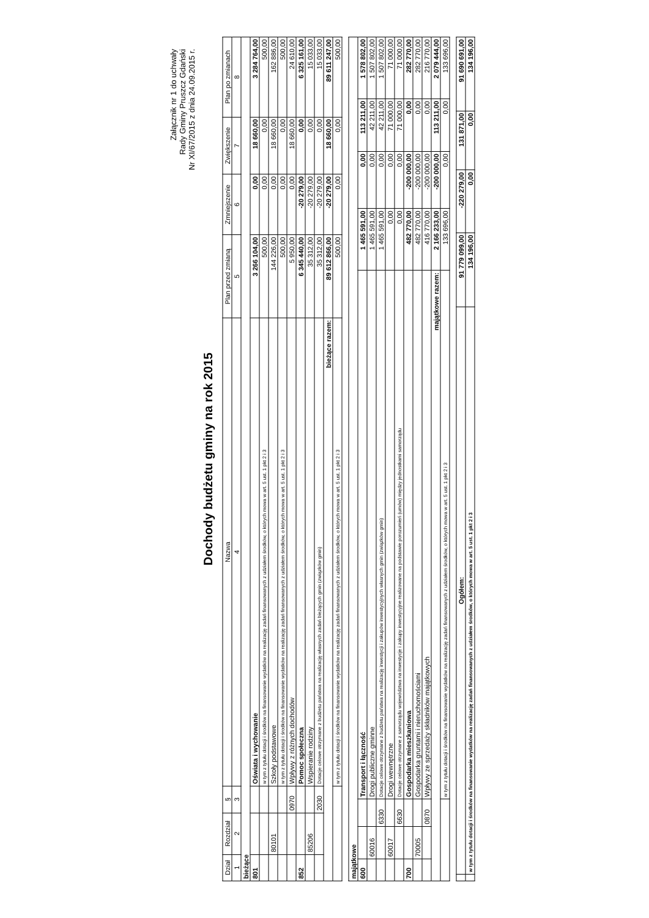Załącznik nr 1 do uchwały
Rady Gminy Pruszcz Gdański
Nr XI/67/2015 z dnia 24.09.2015 r.
Dochody budżetu gminy na rok 2015
| Dział | Rozdział | § | Nazwa | Plan przed zmianą | Zmniejszenie | Zwiększenie | Plan po zmianach |
| --- | --- | --- | --- | --- | --- | --- | --- |
| 1 | 2 | 3 | 4 | 5 | 6 | 7 | 8 |
| bieżące | | | | | | | |
| 801 | | | Oświata i wychowanie | 3 266 104,00 | 0,00 | 18 660,00 | 3 284 764,00 |
| | | | w tym z tytułu dotacji i środków na finansowanie wydatków na realizację zadań finansowanych z udziałem środków, o których mowa w art. 5 ust. 1 pkt 2 i 3 | 500,00 | 0,00 | 0,00 | 500,00 |
| | 80101 | | Szkoły podstawowe | 144 226,00 | 0,00 | 18 660,00 | 162 886,00 |
| | | | w tym z tytułu dotacji i środków na finansowanie wydatków na realizację zadań finansowanych z udziałem środków, o których mowa w art. 5 ust. 1 pkt 2 i 3 | 500,00 | 0,00 | 0,00 | 500,00 |
| | | 0970 | Wpływy z różnych dochodów | 5 950,00 | 0,00 | 18 660,00 | 24 610,00 |
| 852 | | | Pomoc społeczna | 6 345 440,00 | -20 279,00 | 0,00 | 6 325 161,00 |
| | 85206 | | Wspieranie rodziny | 35 312,00 | -20 279,00 | 0,00 | 15 033,00 |
| | | 2030 | Dotacje celowe otrzymane z budżetu państwa na realizację własnych zadań bieżących gmin (związków gmin) | 35 312,00 | -20 279,00 | 0,00 | 15 033,00 |
| bieżące razem: | | | | 89 612 866,00 | -20 279,00 | 18 660,00 | 89 611 247,00 |
| | | | w tym z tytułu dotacji i środków na finansowanie wydatków na realizację zadań finansowanych z udziałem środków, o których mowa w art. 5 ust. 1 pkt 2 i 3 | 500,00 | 0,00 | 0,00 | 500,00 |
| majątkowe | | | | | | | |
| 600 | | | Transport i łączność | 1 465 591,00 | 0,00 | 113 211,00 | 1 578 802,00 |
| | 60016 | | Drogi publiczne gminne | 1 465 591,00 | 0,00 | 42 211,00 | 1 507 802,00 |
| | | 6330 | Dotacje celowe otrzymane z budżetu państwa na realizację inwestycji i zakupów inwestycyjnych własnych gmin (związków gmin) | 1 465 591,00 | 0,00 | 42 211,00 | 1 507 802,00 |
| | 60017 | | Drogi wewnętrzne | 0,00 | 0,00 | 71 000,00 | 71 000,00 |
| | | 6630 | Dotacje celowe otrzymane z samorządu województwa na inwestycje i zakupy inwestycyjne realizowane na podstawie porozumień (umów) między jednostkami samorządu | 0,00 | 0,00 | 71 000,00 | 71 000,00 |
| 700 | | | Gospodarka mieszkaniowa | 482 770,00 | -200 000,00 | 0,00 | 282 770,00 |
| | 70005 | | Gospodarka gruntami i nieruchomościami | 482 770,00 | -200 000,00 | 0,00 | 282 770,00 |
| | | 0870 | Wpływy ze sprzedaży składników majątkowych | 416 770,00 | -200 000,00 | 0,00 | 216 770,00 |
| majątkowe razem: | | | | 2 166 233,00 | -200 000,00 | 113 211,00 | 2 079 444,00 |
| | | | w tym z tytułu dotacji i środków na finansowanie wydatków na realizację zadań finansowanych z udziałem środków, o których mowa w art. 5 ust. 1 pkt 2 i 3 | 133 696,00 | 0,00 | 0,00 | 133 696,00 |
| | Ogółem: | 91 779 099,00 | -220 279,00 | 131 871,00 | 91 690 691,00 |
| | w tym z tytułu dotacji i środków na finansowanie wydatków na realizację zadań finansowanych z udziałem środków, o których mowa w art. 5 ust. 1 pkt 2 i 3 | 134 196,00 | 0,00 | 0,00 | 134 196,00 |